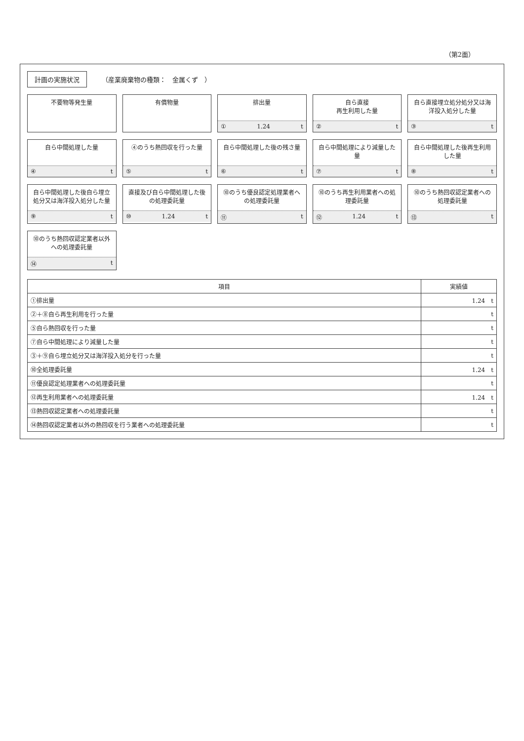（第2面）
計画の実施状況 （産業廃棄物の種類：　金属くず　）
不要物等発生量
有償物量
排出量
① 1.24 t
自ら直接
再生利用した量
② t
自ら直接埋立処分処分又は海洋投入処分した量
③ t
自ら中間処理した量
④ t
④のうち熱回収を行った量
⑤ t
自ら中間処理した後の残さ量
⑥ t
自ら中間処理により減量した量
⑦ t
自ら中間処理した後再生利用した量
⑧ t
自ら中間処理した後自ら埋立処分又は海洋投入処分した量
⑨ t
直接及び自ら中間処理した後の処理委託量
⑩ 1.24 t
⑩のうち優良認定処理業者への処理委託量
⑪ t
⑩のうち再生利用業者への処理委託量
⑫ 1.24 t
⑩のうち熱回収認定業者への処理委託量
⑬ t
⑩のうち熱回収認定業者以外への処理委託量
⑭ t
| 項目 | 実績値 |
| --- | --- |
| ①排出量 | 1.24 t |
| ②＋⑧自ら再生利用を行った量 | t |
| ⑤自ら熱回収を行った量 | t |
| ⑦自ら中間処理により減量した量 | t |
| ③＋⑨自ら埋立処分又は海洋投入処分を行った量 | t |
| ⑩全処理委託量 | 1.24 t |
| ⑪優良認定処理業者への処理委託量 | t |
| ⑫再生利用業者への処理委託量 | 1.24 t |
| ⑬熱回収認定業者への処理委託量 | t |
| ⑭熱回収認定業者以外の熱回収を行う業者への処理委託量 | t |